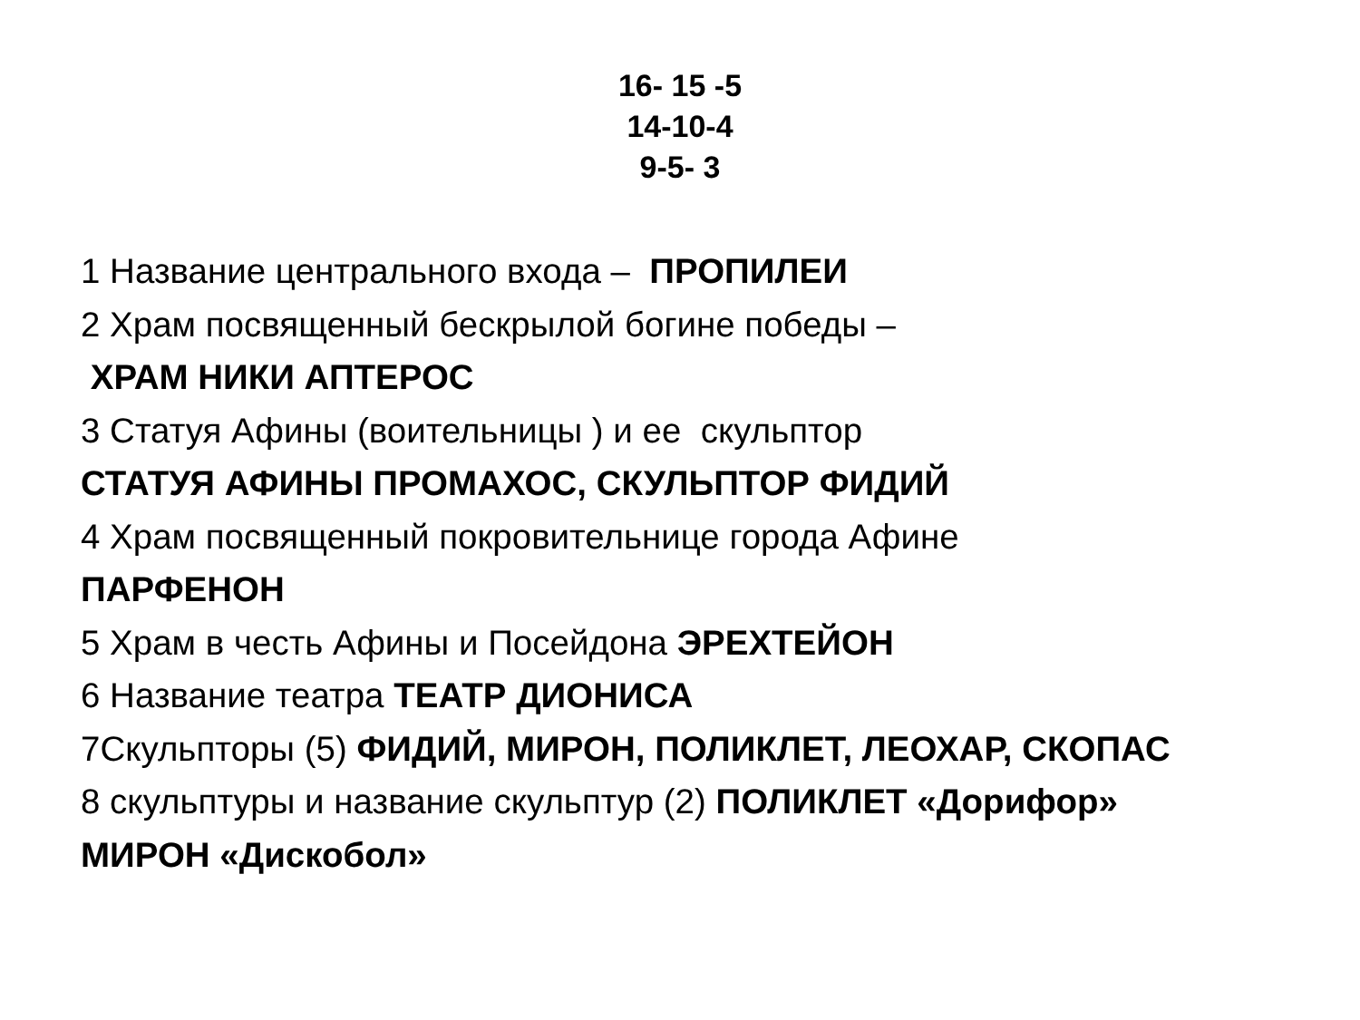16- 15 -5
14-10-4
9-5- 3
1 Название центрального входа – ПРОПИЛЕИ
2 Храм посвященный бескрылой богине победы –
ХРАМ НИКИ АПТЕРОС
3 Статуя Афины (воительницы ) и ее скульптор
СТАТУЯ АФИНЫ ПРОМАХОС, СКУЛЬПТОР ФИДИЙ
4 Храм посвященный покровительнице города Афине
ПАРФЕНОН
5 Храм в честь Афины и Посейдона ЭРЕХТЕЙОН
6 Название театра ТЕАТР ДИОНИСА
7Скульпторы (5) ФИДИЙ, МИРОН, ПОЛИКЛЕТ, ЛЕОХАР, СКОПАС
8 скульптуры и название скульптур (2) ПОЛИКЛЕТ «Дорифор»
МИРОН «Дискобол»